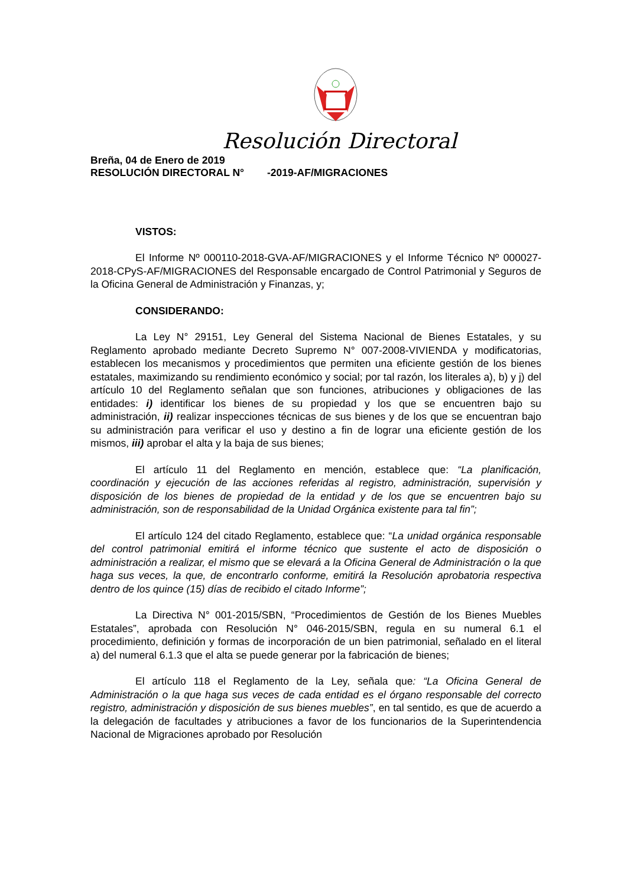Resolución Directoral
Breña, 04 de Enero de 2019
RESOLUCIÓN DIRECTORAL N° -2019-AF/MIGRACIONES
VISTOS:
El Informe Nº 000110-2018-GVA-AF/MIGRACIONES y el Informe Técnico Nº 000027-2018-CPyS-AF/MIGRACIONES del Responsable encargado de Control Patrimonial y Seguros de la Oficina General de Administración y Finanzas, y;
CONSIDERANDO:
La Ley N° 29151, Ley General del Sistema Nacional de Bienes Estatales, y su Reglamento aprobado mediante Decreto Supremo N° 007-2008-VIVIENDA y modificatorias, establecen los mecanismos y procedimientos que permiten una eficiente gestión de los bienes estatales, maximizando su rendimiento económico y social; por tal razón, los literales a), b) y j) del artículo 10 del Reglamento señalan que son funciones, atribuciones y obligaciones de las entidades: i) identificar los bienes de su propiedad y los que se encuentren bajo su administración, ii) realizar inspecciones técnicas de sus bienes y de los que se encuentran bajo su administración para verificar el uso y destino a fin de lograr una eficiente gestión de los mismos, iii) aprobar el alta y la baja de sus bienes;
El artículo 11 del Reglamento en mención, establece que: “La planificación, coordinación y ejecución de las acciones referidas al registro, administración, supervisión y disposición de los bienes de propiedad de la entidad y de los que se encuentren bajo su administración, son de responsabilidad de la Unidad Orgánica existente para tal fin”;
El artículo 124 del citado Reglamento, establece que: “La unidad orgánica responsable del control patrimonial emitirá el informe técnico que sustente el acto de disposición o administración a realizar, el mismo que se elevará a la Oficina General de Administración o la que haga sus veces, la que, de encontrarlo conforme, emitirá la Resolución aprobatoria respectiva dentro de los quince (15) días de recibido el citado Informe”;
La Directiva N° 001-2015/SBN, “Procedimientos de Gestión de los Bienes Muebles Estatales”, aprobada con Resolución N° 046-2015/SBN, regula en su numeral 6.1 el procedimiento, definición y formas de incorporación de un bien patrimonial, señalado en el literal a) del numeral 6.1.3 que el alta se puede generar por la fabricación de bienes;
El artículo 118 el Reglamento de la Ley, señala que: “La Oficina General de Administración o la que haga sus veces de cada entidad es el órgano responsable del correcto registro, administración y disposición de sus bienes muebles”, en tal sentido, es que de acuerdo a la delegación de facultades y atribuciones a favor de los funcionarios de la Superintendencia Nacional de Migraciones aprobado por Resolución